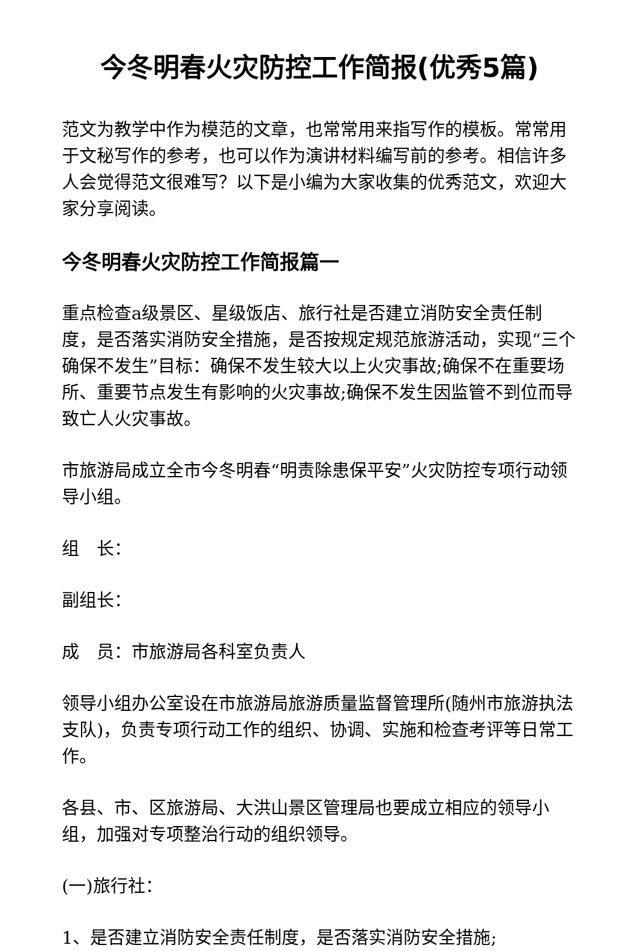今冬明春火灾防控工作简报(优秀5篇)
范文为教学中作为模范的文章，也常常用来指写作的模板。常常用于文秘写作的参考，也可以作为演讲材料编写前的参考。相信许多人会觉得范文很难写？以下是小编为大家收集的优秀范文，欢迎大家分享阅读。
今冬明春火灾防控工作简报篇一
重点检查a级景区、星级饭店、旅行社是否建立消防安全责任制度，是否落实消防安全措施，是否按规定规范旅游活动，实现“三个确保不发生”目标：确保不发生较大以上火灾事故;确保不在重要场所、重要节点发生有影响的火灾事故;确保不发生因监管不到位而导致亡人火灾事故。
市旅游局成立全市今冬明春“明责除患保平安”火灾防控专项行动领导小组。
组　长：
副组长：
成　员：市旅游局各科室负责人
领导小组办公室设在市旅游局旅游质量监督管理所(随州市旅游执法支队)，负责专项行动工作的组织、协调、实施和检查考评等日常工作。
各县、市、区旅游局、大洪山景区管理局也要成立相应的领导小组，加强对专项整治行动的组织领导。
(一)旅行社：
1、是否建立消防安全责任制度，是否落实消防安全措施;